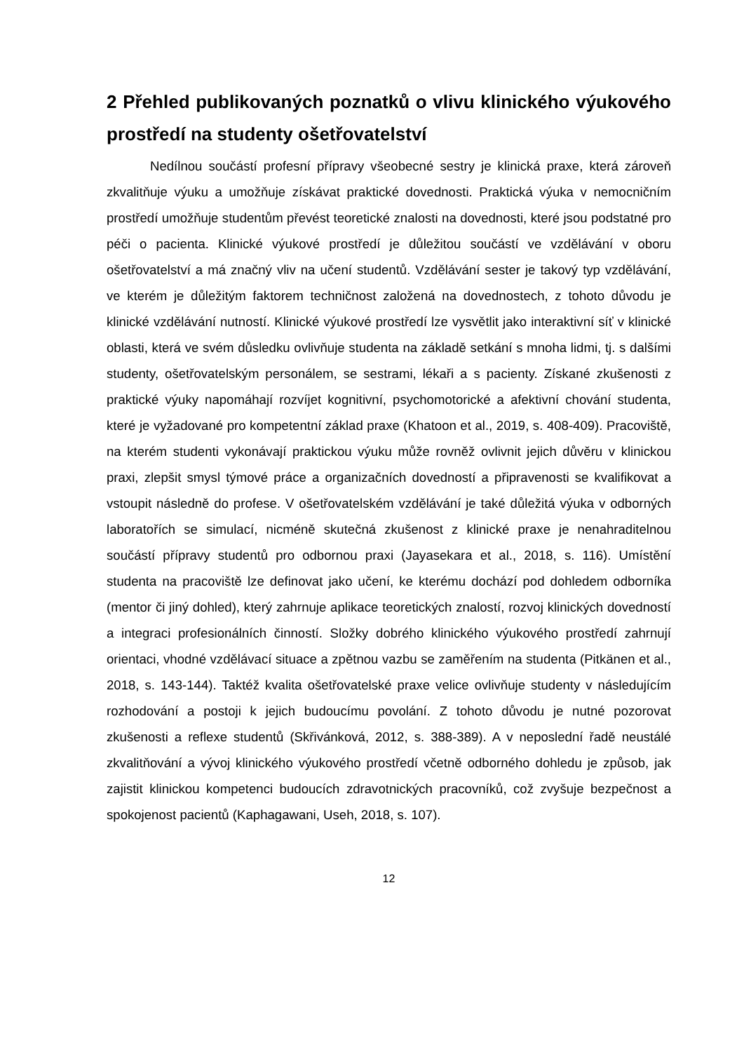2 Přehled publikovaných poznatků o vlivu klinického výukového prostředí na studenty ošetřovatelství
Nedílnou součástí profesní přípravy všeobecné sestry je klinická praxe, která zároveň zkvalitňuje výuku a umožňuje získávat praktické dovednosti. Praktická výuka v nemocničním prostředí umožňuje studentům převést teoretické znalosti na dovednosti, které jsou podstatné pro péči o pacienta. Klinické výukové prostředí je důležitou součástí ve vzdělávání v oboru ošetřovatelství a má značný vliv na učení studentů. Vzdělávání sester je takový typ vzdělávání, ve kterém je důležitým faktorem techničnost založená na dovednostech, z tohoto důvodu je klinické vzdělávání nutností. Klinické výukové prostředí lze vysvětlit jako interaktivní síť v klinické oblasti, která ve svém důsledku ovlivňuje studenta na základě setkání s mnoha lidmi, tj. s dalšími studenty, ošetřovatelským personálem, se sestrami, lékaři a s pacienty. Získané zkušenosti z praktické výuky napomáhají rozvíjet kognitivní, psychomotorické a afektivní chování studenta, které je vyžadované pro kompetentní základ praxe (Khatoon et al., 2019, s. 408-409). Pracoviště, na kterém studenti vykonávají praktickou výuku může rovněž ovlivnit jejich důvěru v klinickou praxi, zlepšit smysl týmové práce a organizačních dovedností a připravenosti se kvalifikovat a vstoupit následně do profese. V ošetřovatelském vzdělávání je také důležitá výuka v odborných laboratořích se simulací, nicméně skutečná zkušenost z klinické praxe je nenahraditelnou součástí přípravy studentů pro odbornou praxi (Jayasekara et al., 2018, s. 116). Umístění studenta na pracoviště lze definovat jako učení, ke kterému dochází pod dohledem odborníka (mentor či jiný dohled), který zahrnuje aplikace teoretických znalostí, rozvoj klinických dovedností a integraci profesionálních činností. Složky dobrého klinického výukového prostředí zahrnují orientaci, vhodné vzdělávací situace a zpětnou vazbu se zaměřením na studenta (Pitkänen et al., 2018, s. 143-144). Taktéž kvalita ošetřovatelské praxe velice ovlivňuje studenty v následujícím rozhodování a postoji k jejich budoucímu povolání. Z tohoto důvodu je nutné pozorovat zkušenosti a reflexe studentů (Skřivánková, 2012, s. 388-389). A v neposlední řadě neustálé zkvalitňování a vývoj klinického výukového prostředí včetně odborného dohledu je způsob, jak zajistit klinickou kompetenci budoucích zdravotnických pracovníků, což zvyšuje bezpečnost a spokojenost pacientů (Kaphagawani, Useh, 2018, s. 107).
12